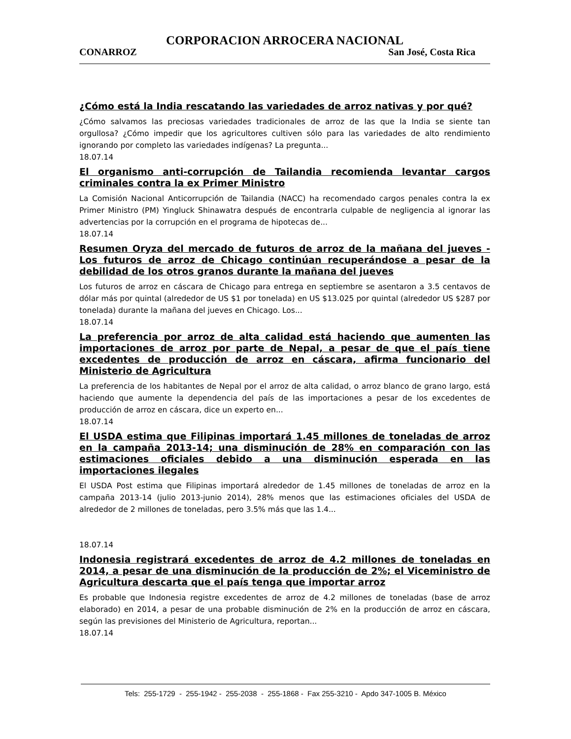CORPORACION ARROCERA NACIONAL
CONARROZ San José, Costa Rica
¿Cómo está la India rescatando las variedades de arroz nativas y por qué?
¿Cómo salvamos las preciosas variedades tradicionales de arroz de las que la India se siente tan orgullosa? ¿Cómo impedir que los agricultores cultiven sólo para las variedades de alto rendimiento ignorando por completo las variedades indígenas? La pregunta...
18.07.14
El organismo anti-corrupción de Tailandia recomienda levantar cargos criminales contra la ex Primer Ministro
La Comisión Nacional Anticorrupción de Tailandia (NACC) ha recomendado cargos penales contra la ex Primer Ministro (PM) Yingluck Shinawatra después de encontrarla culpable de negligencia al ignorar las advertencias por la corrupción en el programa de hipotecas de...
18.07.14
Resumen Oryza del mercado de futuros de arroz de la mañana del jueves - Los futuros de arroz de Chicago continúan recuperándose a pesar de la debilidad de los otros granos durante la mañana del jueves
Los futuros de arroz en cáscara de Chicago para entrega en septiembre se asentaron a 3.5 centavos de dólar más por quintal (alrededor de US $1 por tonelada) en US $13.025 por quintal (alrededor US $287 por tonelada) durante la mañana del jueves en Chicago. Los...
18.07.14
La preferencia por arroz de alta calidad está haciendo que aumenten las importaciones de arroz por parte de Nepal, a pesar de que el país tiene excedentes de producción de arroz en cáscara, afirma funcionario del Ministerio de Agricultura
La preferencia de los habitantes de Nepal por el arroz de alta calidad, o arroz blanco de grano largo, está haciendo que aumente la dependencia del país de las importaciones a pesar de los excedentes de producción de arroz en cáscara, dice un experto en...
18.07.14
El USDA estima que Filipinas importará 1.45 millones de toneladas de arroz en la campaña 2013-14; una disminución de 28% en comparación con las estimaciones oficiales debido a una disminución esperada en las importaciones ilegales
El USDA Post estima que Filipinas importará alrededor de 1.45 millones de toneladas de arroz en la campaña 2013-14 (julio 2013-junio 2014), 28% menos que las estimaciones oficiales del USDA de alrededor de 2 millones de toneladas, pero 3.5% más que las 1.4...
18.07.14
Indonesia registrará excedentes de arroz de 4.2 millones de toneladas en 2014, a pesar de una disminución de la producción de 2%; el Viceministro de Agricultura descarta que el país tenga que importar arroz
Es probable que Indonesia registre excedentes de arroz de 4.2 millones de toneladas (base de arroz elaborado) en 2014, a pesar de una probable disminución de 2% en la producción de arroz en cáscara, según las previsiones del Ministerio de Agricultura, reportan...
18.07.14
Tels: 255-1729 - 255-1942 - 255-2038 - 255-1868 - Fax 255-3210 - Apdo 347-1005 B. México